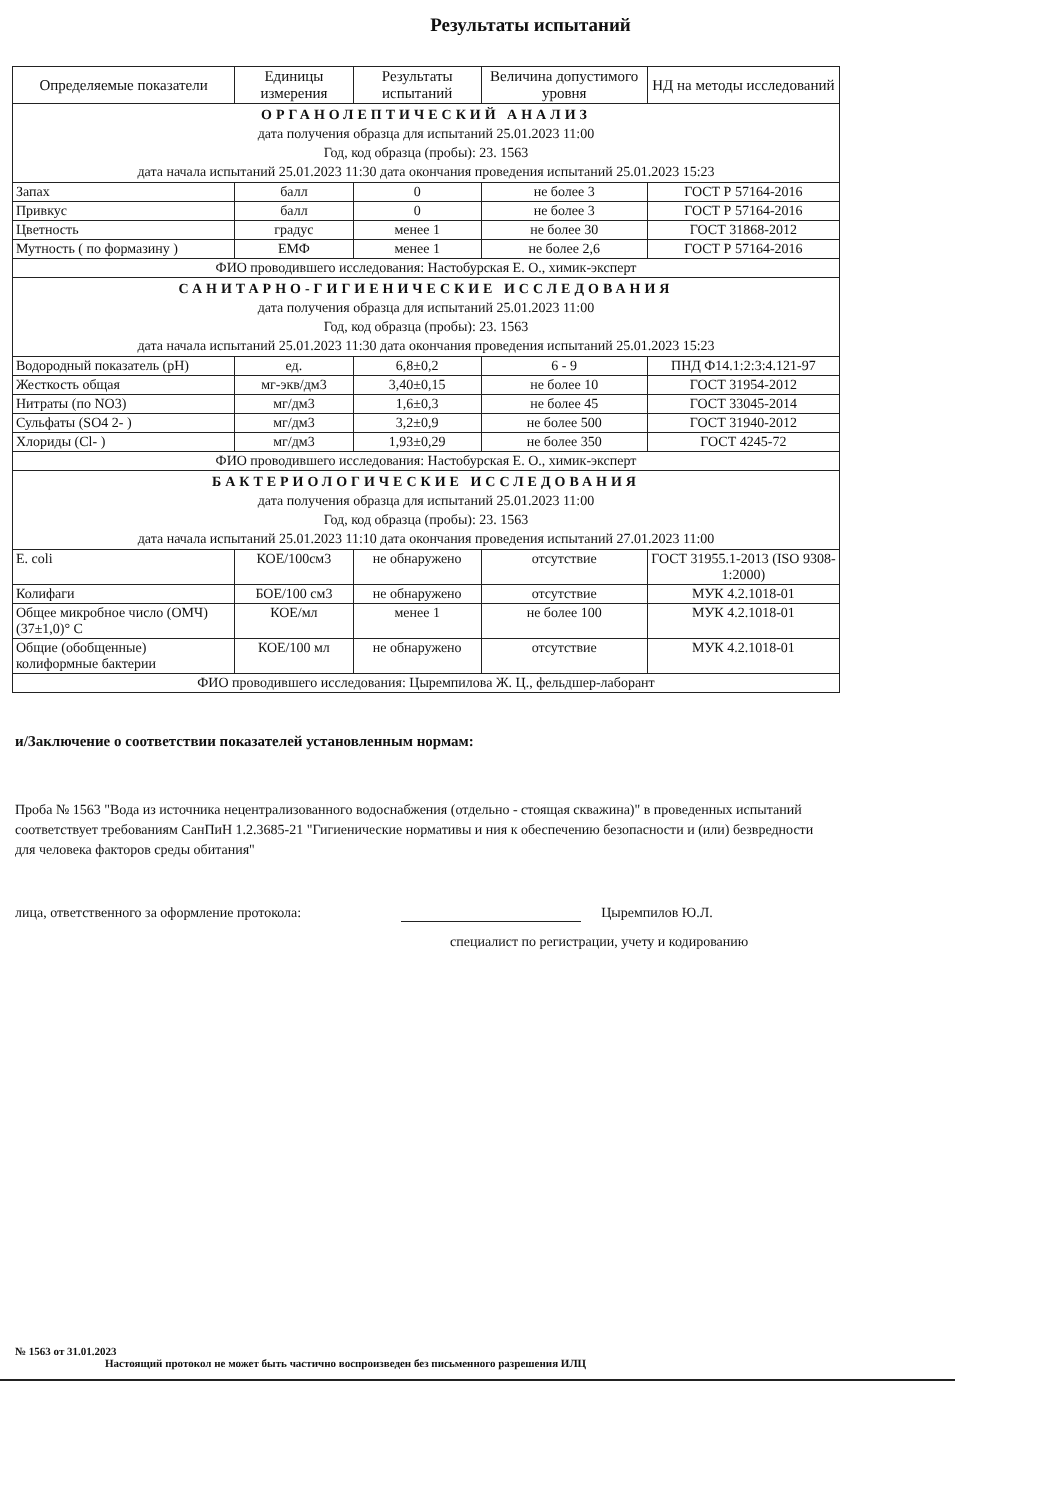Результаты испытаний
| Определяемые показатели | Единицы измерения | Результаты испытаний | Величина допустимого уровня | НД на методы исследований |
| --- | --- | --- | --- | --- |
| ОРГАНОЛЕПТИЧЕСКИЙ АНАЛИЗ дата получения образца для испытаний 25.01.2023 11:00 Год, код образца (пробы): 23. 1563 дата начала испытаний 25.01.2023 11:30 дата окончания проведения испытаний 25.01.2023 15:23 | | | | |
| Запах | балл | 0 | не более 3 | ГОСТ Р 57164-2016 |
| Привкус | балл | 0 | не более 3 | ГОСТ Р 57164-2016 |
| Цветность | градус | менее 1 | не более 30 | ГОСТ 31868-2012 |
| Мутность ( по формазину ) | ЕМФ | менее 1 | не более 2,6 | ГОСТ Р 57164-2016 |
| ФИО проводившего исследования: Настобурская Е. О., химик-эксперт | | | | |
| САНИТАРНО-ГИГИЕНИЧЕСКИЕ ИССЛЕДОВАНИЯ дата получения образца для испытаний 25.01.2023 11:00 Год, код образца (пробы): 23. 1563 дата начала испытаний 25.01.2023 11:30 дата окончания проведения испытаний 25.01.2023 15:23 | | | | |
| Водородный показатель (рН) | ед. | 6,8±0,2 | 6 - 9 | ПНД Ф14.1:2:3:4.121-97 |
| Жесткость общая | мг-экв/дм3 | 3,40±0,15 | не более 10 | ГОСТ 31954-2012 |
| Нитраты (по NO3) | мг/дм3 | 1,6±0,3 | не более 45 | ГОСТ 33045-2014 |
| Сульфаты (SO4 2- ) | мг/дм3 | 3,2±0,9 | не более 500 | ГОСТ 31940-2012 |
| Хлориды (Cl- ) | мг/дм3 | 1,93±0,29 | не более 350 | ГОСТ 4245-72 |
| ФИО проводившего исследования: Настобурская Е. О., химик-эксперт | | | | |
| БАКТЕРИОЛОГИЧЕСКИЕ ИССЛЕДОВАНИЯ дата получения образца для испытаний 25.01.2023 11:00 Год, код образца (пробы): 23. 1563 дата начала испытаний 25.01.2023 11:10 дата окончания проведения испытаний 27.01.2023 11:00 | | | | |
| E. coli | КОЕ/100см3 | не обнаружено | отсутствие | ГОСТ 31955.1-2013 (ISO 9308-1:2000) |
| Колифаги | БОЕ/100 см3 | не обнаружено | отсутствие | МУК 4.2.1018-01 |
| Общее микробное число (ОМЧ) (37±1,0)° С | КОЕ/мл | менее 1 | не более 100 | МУК 4.2.1018-01 |
| Общие (обобщенные) колиформные бактерии | КОЕ/100 мл | не обнаружено | отсутствие | МУК 4.2.1018-01 |
| ФИО проводившего исследования: Цыремпилова Ж. Ц., фельдшер-лаборант | | | | |
и/Заключение о соответствии показателей установленным нормам:
Проба № 1563 "Вода из источника нецентрализованного водоснабжения (отдельно - стоящая скважина)" в проведенных испытаний соответствует требованиям СанПиН 1.2.3685-21 "Гигиенические нормативы и ния к обеспечению безопасности и (или) безвредности для человека факторов среды обитания"
лица, ответственного за оформление протокола: Цыремпилов Ю.Л.
специалист по регистрации, учету и кодированию
№ 1563 от 31.01.2023
Настоящий протокол не может быть частично воспроизведен без письменного разрешения ИЛЦ